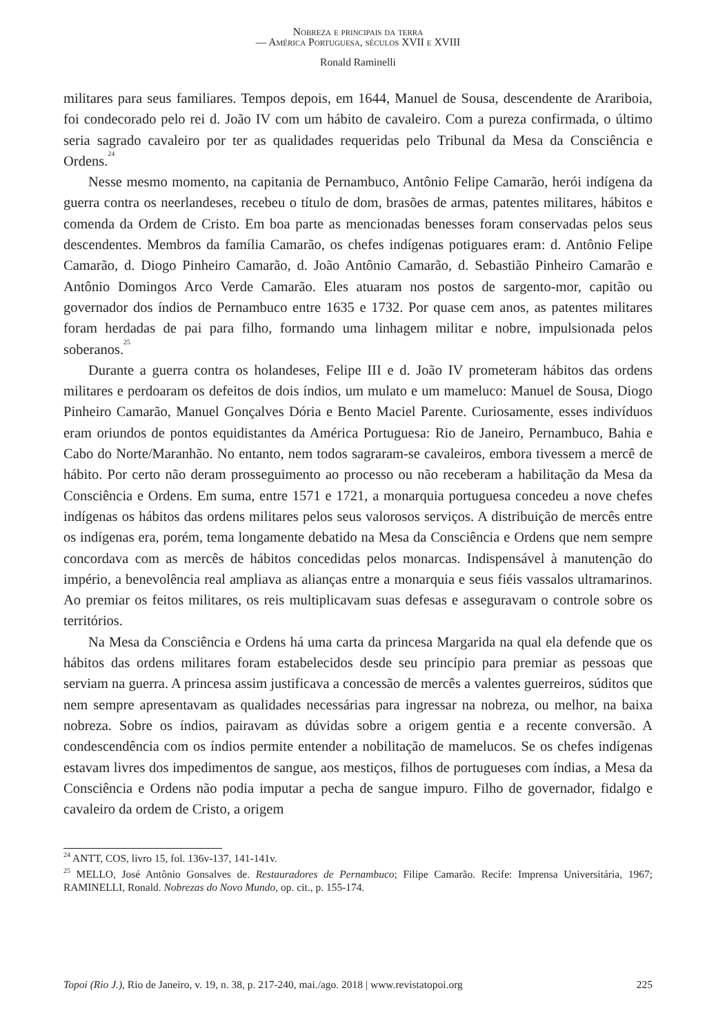Nobreza e principais da terra
— América Portuguesa, séculos XVII e XVIII
Ronald Raminelli
militares para seus familiares. Tempos depois, em 1644, Manuel de Sousa, descendente de Arariboia, foi condecorado pelo rei d. João IV com um hábito de cavaleiro. Com a pureza confirmada, o último seria sagrado cavaleiro por ter as qualidades requeridas pelo Tribunal da Mesa da Consciência e Ordens.<sup>24</sup>
Nesse mesmo momento, na capitania de Pernambuco, Antônio Felipe Camarão, herói indígena da guerra contra os neerlandeses, recebeu o título de dom, brasões de armas, patentes militares, hábitos e comenda da Ordem de Cristo. Em boa parte as mencionadas benesses foram conservadas pelos seus descendentes. Membros da família Camarão, os chefes indígenas potiguares eram: d. Antônio Felipe Camarão, d. Diogo Pinheiro Camarão, d. João Antônio Camarão, d. Sebastião Pinheiro Camarão e Antônio Domingos Arco Verde Camarão. Eles atuaram nos postos de sargento-mor, capitão ou governador dos índios de Pernambuco entre 1635 e 1732. Por quase cem anos, as patentes militares foram herdadas de pai para filho, formando uma linhagem militar e nobre, impulsionada pelos soberanos.<sup>25</sup>
Durante a guerra contra os holandeses, Felipe III e d. João IV prometeram hábitos das ordens militares e perdoaram os defeitos de dois índios, um mulato e um mameluco: Manuel de Sousa, Diogo Pinheiro Camarão, Manuel Gonçalves Dória e Bento Maciel Parente. Curiosamente, esses indivíduos eram oriundos de pontos equidistantes da América Portuguesa: Rio de Janeiro, Pernambuco, Bahia e Cabo do Norte/Maranhão. No entanto, nem todos sagraram-se cavaleiros, embora tivessem a mercê de hábito. Por certo não deram prosseguimento ao processo ou não receberam a habilitação da Mesa da Consciência e Ordens. Em suma, entre 1571 e 1721, a monarquia portuguesa concedeu a nove chefes indígenas os hábitos das ordens militares pelos seus valorosos serviços. A distribuição de mercês entre os indígenas era, porém, tema longamente debatido na Mesa da Consciência e Ordens que nem sempre concordava com as mercês de hábitos concedidas pelos monarcas. Indispensável à manutenção do império, a benevolência real ampliava as alianças entre a monarquia e seus fiéis vassalos ultramarinos. Ao premiar os feitos militares, os reis multiplicavam suas defesas e asseguravam o controle sobre os territórios.
Na Mesa da Consciência e Ordens há uma carta da princesa Margarida na qual ela defende que os hábitos das ordens militares foram estabelecidos desde seu princípio para premiar as pessoas que serviam na guerra. A princesa assim justificava a concessão de mercês a valentes guerreiros, súditos que nem sempre apresentavam as qualidades necessárias para ingressar na nobreza, ou melhor, na baixa nobreza. Sobre os índios, pairavam as dúvidas sobre a origem gentia e a recente conversão. A condescendência com os índios permite entender a nobilitação de mamelucos. Se os chefes indígenas estavam livres dos impedimentos de sangue, aos mestiços, filhos de portugueses com índias, a Mesa da Consciência e Ordens não podia imputar a pecha de sangue impuro. Filho de governador, fidalgo e cavaleiro da ordem de Cristo, a origem
<sup>24</sup> ANTT, COS, livro 15, fol. 136v-137, 141-141v.
<sup>25</sup> MELLO, José Antônio Gonsalves de. Restauradores de Pernambuco; Filipe Camarão. Recife: Imprensa Universitária, 1967; RAMINELLI, Ronald. Nobrezas do Novo Mundo, op. cit., p. 155-174.
Topoi (Rio J.), Rio de Janeiro, v. 19, n. 38, p. 217-240, mai./ago. 2018 | www.revistatopoi.org 225